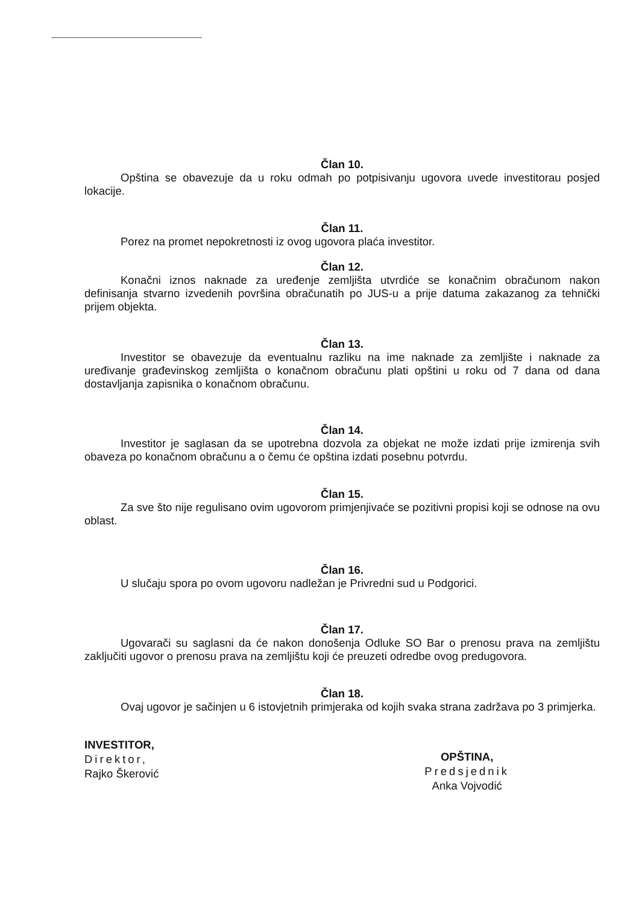Član 10.
Opština se obavezuje da u roku odmah po potpisivanju ugovora uvede investitorau posjed lokacije.
Član 11.
Porez na promet nepokretnosti iz ovog ugovora plaća investitor.
Član 12.
Konačni iznos naknade za uređenje zemljišta utvrdiće se konačnim obračunom nakon definisanja stvarno izvedenih površina obračunatih po JUS-u a prije datuma zakazanog za tehnički prijem objekta.
Član 13.
Investitor se obavezuje da eventualnu razliku na ime naknade za zemljište i naknade za uređivanje građevinskog zemljišta o konačnom obračunu plati opštini u roku od 7 dana od dana dostavljanja zapisnika o konačnom obračunu.
Član 14.
Investitor je saglasan da se upotrebna dozvola za objekat ne može izdati prije izmirenja svih obaveza po konačnom obračunu a o čemu će opština izdati posebnu potvrdu.
Član 15.
Za sve što nije regulisano ovim ugovorom primjenjivaće se pozitivni propisi koji se odnose na ovu oblast.
Član 16.
U slučaju spora po ovom ugovoru nadležan je Privredni sud u Podgorici.
Član 17.
Ugovarači su saglasni da će nakon donošenja Odluke SO Bar o prenosu prava na zemljištu zaključiti ugovor o prenosu prava na zemljištu koji će preuzeti odredbe ovog predugovora.
Član 18.
Ovaj ugovor je sačinjen u 6 istovjetnih primjeraka od kojih svaka strana zadržava po 3 primjerka.
INVESTITOR,
Direktor,
Rajko Škerović
OPŠTINA,
Predsjednik
Anka Vojvodić